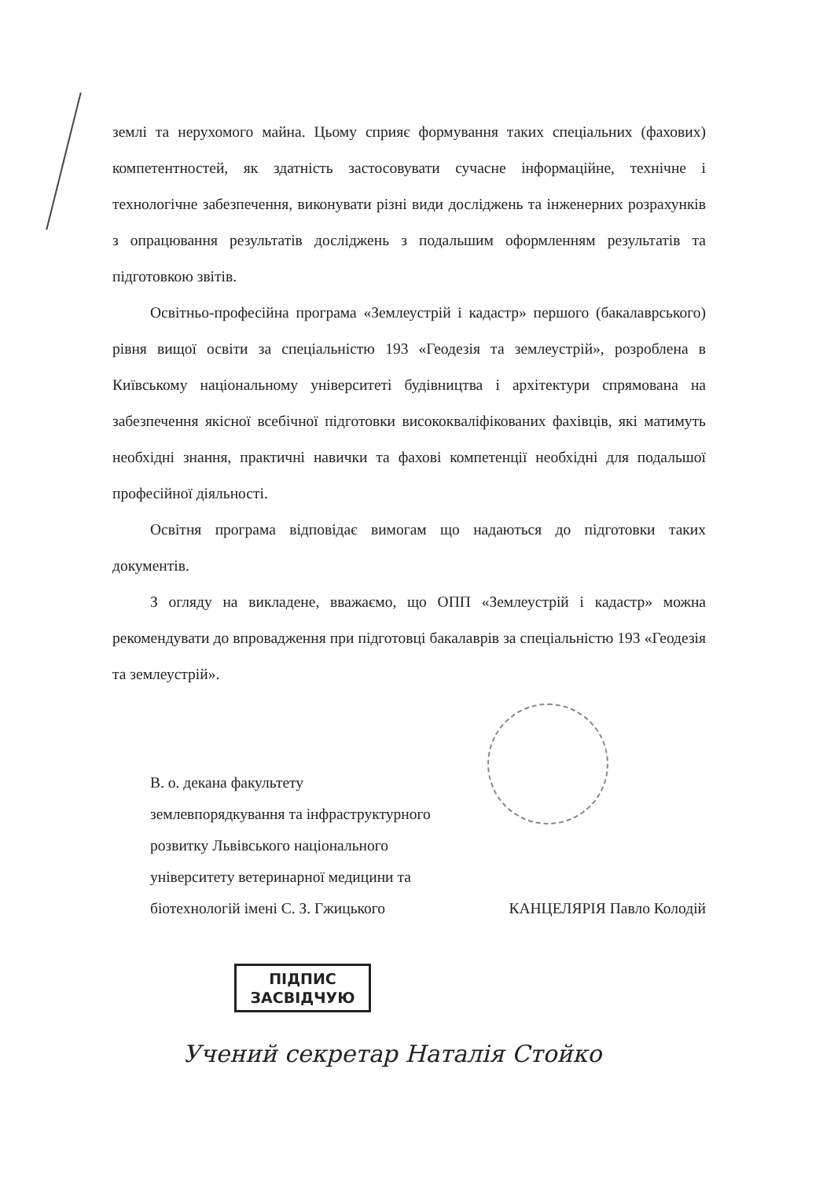землі та нерухомого майна. Цьому сприяє формування таких спеціальних (фахових) компетентностей, як здатність застосовувати сучасне інформаційне, технічне і технологічне забезпечення, виконувати різні види досліджень та інженерних розрахунків з опрацювання результатів досліджень з подальшим оформленням результатів та підготовкою звітів.
Освітньо-професійна програма «Землеустрій і кадастр» першого (бакалаврського) рівня вищої освіти за спеціальністю 193 «Геодезія та землеустрій», розроблена в Київському національному університеті будівництва і архітектури спрямована на забезпечення якісної всебічної підготовки висококваліфікованих фахівців, які матимуть необхідні знання, практичні навички та фахові компетенції необхідні для подальшої професійної діяльності.
Освітня програма відповідає вимогам що надаються до підготовки таких документів.
З огляду на викладене, вважаємо, що ОПП «Землеустрій і кадастр» можна рекомендувати до впровадження при підготовці бакалаврів за спеціальністю 193 «Геодезія та землеустрій».
В. о. декана факультету
землевпорядкування та інфраструктурного
розвитку Львівського національного
університету ветеринарної медицини та
біотехнологій імені С. З. Гжицького КАНЦЕЛЯРІЯ Павло Колодій
ПІДПИС
ЗАСВІДЧУЮ
Учений секретар Наталія Стойко